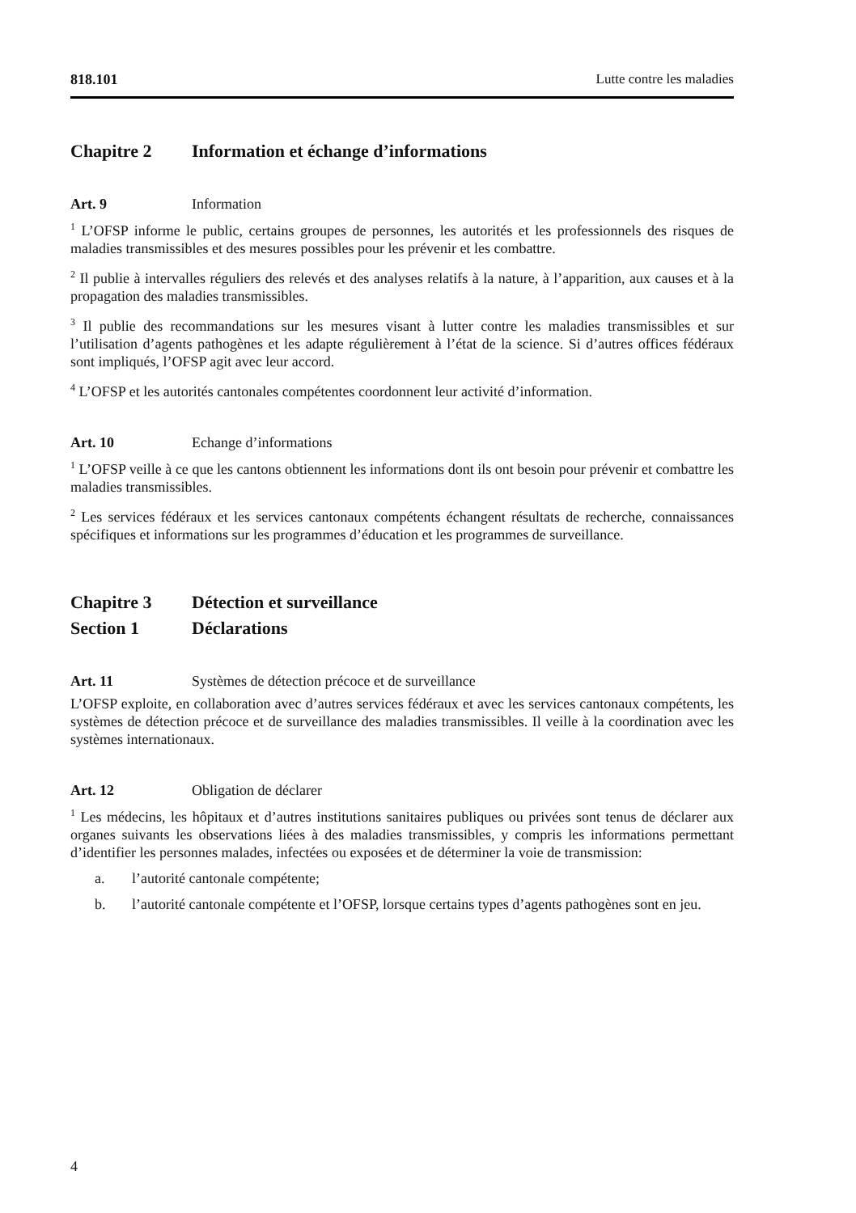818.101 Lutte contre les maladies
Chapitre 2 Information et échange d’informations
Art. 9 Information
<sup>1</sup> L’OFSP informe le public, certains groupes de personnes, les autorités et les professionnels des risques de maladies transmissibles et des mesures possibles pour les prévenir et les combattre.
<sup>2</sup> Il publie à intervalles réguliers des relevés et des analyses relatifs à la nature, à l’apparition, aux causes et à la propagation des maladies transmissibles.
<sup>3</sup> Il publie des recommandations sur les mesures visant à lutter contre les maladies transmissibles et sur l’utilisation d’agents pathogènes et les adapte régulièrement à l’état de la science. Si d’autres offices fédéraux sont impliqués, l’OFSP agit avec leur accord.
<sup>4</sup> L’OFSP et les autorités cantonales compétentes coordonnent leur activité d’information.
Art. 10 Echange d’informations
<sup>1</sup> L’OFSP veille à ce que les cantons obtiennent les informations dont ils ont besoin pour prévenir et combattre les maladies transmissibles.
<sup>2</sup> Les services fédéraux et les services cantonaux compétents échangent résultats de recherche, connaissances spécifiques et informations sur les programmes d’éducation et les programmes de surveillance.
Chapitre 3 Détection et surveillance
Section 1 Déclarations
Art. 11 Systèmes de détection précoce et de surveillance
L’OFSP exploite, en collaboration avec d’autres services fédéraux et avec les services cantonaux compétents, les systèmes de détection précoce et de surveillance des maladies transmissibles. Il veille à la coordination avec les systèmes internationaux.
Art. 12 Obligation de déclarer
<sup>1</sup> Les médecins, les hôpitaux et d’autres institutions sanitaires publiques ou privées sont tenus de déclarer aux organes suivants les observations liées à des maladies transmissibles, y compris les informations permettant d’identifier les personnes malades, infectées ou exposées et de déterminer la voie de transmission:
a. l’autorité cantonale compétente;
b. l’autorité cantonale compétente et l’OFSP, lorsque certains types d’agents pathogènes sont en jeu.
4